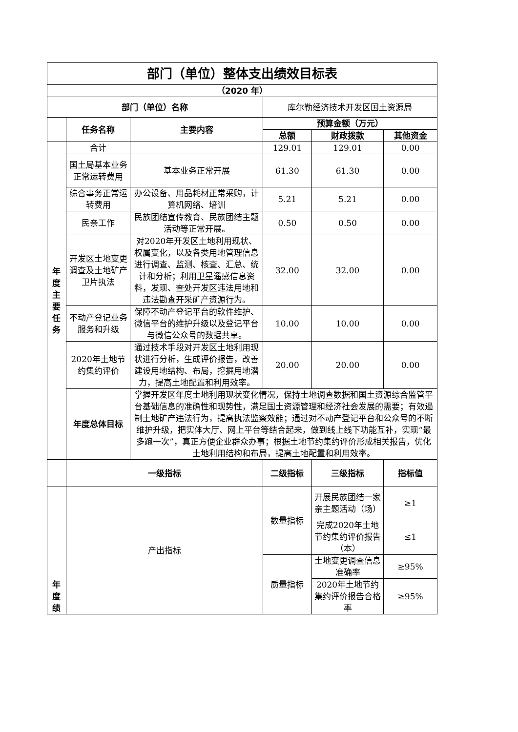| 部门（单位）整体支出绩效目标表 | | | | | |
| --- | --- | --- | --- | --- | --- |
| （2020 年） | | | | | |
| 部门（单位）名称 | | | 库尔勒经济技术开发区国土资源局 | | |
| | 任务名称 | 主要内容 | 预算金额（万元） | | |
| | | | 总额 | 财政拨款 | 其他资金 |
| 年度主要任务 | 合计 | | 129.01 | 129.01 | 0.00 |
| | 国土局基本业务正常运转费用 | 基本业务正常开展 | 61.30 | 61.30 | 0.00 |
| | 综合事务正常运转费用 | 办公设备、用品耗材正常采购，计算机网络、培训 | 5.21 | 5.21 | 0.00 |
| | 民亲工作 | 民族团结宣传教育、民族团结主题活动等正常开展。 | 0.50 | 0.50 | 0.00 |
| | 开发区土地变更调查及土地矿产卫片执法 | 对2020年开发区土地利用现状、权属变化，以及各类用地管理信息进行调查、监测、核查、汇总、统计和分析；利用卫星遥感信息资料，发现、查处开发区违法用地和违法勘查开采矿产资源行为。 | 32.00 | 32.00 | 0.00 |
| | 不动产登记业务服务和升级 | 保障不动产登记平台的软件维护、微信平台的维护升级以及登记平台与微信公众号的数据共享。 | 10.00 | 10.00 | 0.00 |
| | 2020年土地节约集约评价 | 通过技术手段对开发区土地利用现状进行分析，生成评价报告，改善建设用地结构、布局，挖掘用地潜力，提高土地配置和利用效率。 | 20.00 | 20.00 | 0.00 |
| | 年度总体目标 | 掌握开发区年度土地利用现状变化情况，保持土地调查数据和国土资源综合监管平台基础信息的准确性和现势性，满足国土资源管理和经济社会发展的需要；有效遏制土地矿产违法行为，提高执法监察效能；通过对不动产登记平台和公众号的不断维护升级，把实体大厅、网上平台等结合起来，做到线上线下功能互补，实现“最多跑一次”，真正方便企业群众办事；根据土地节约集约评价形成相关报告，优化土地利用结构和布局，提高土地配置和利用效率。 | | | |
| | 一级指标 | | 二级指标 | 三级指标 | 指标值 |
| 年度绩 | 产出指标 | | 数量指标 | 开展民族团结一家亲主题活动（场） | ≥1 |
| | | | | 完成2020年土地节约集约评价报告（本） | ≤1 |
| | | | 质量指标 | 土地变更调查信息准确率 | ≥95% |
| | | | | 2020年土地节约集约评价报告合格率 | ≥95% |